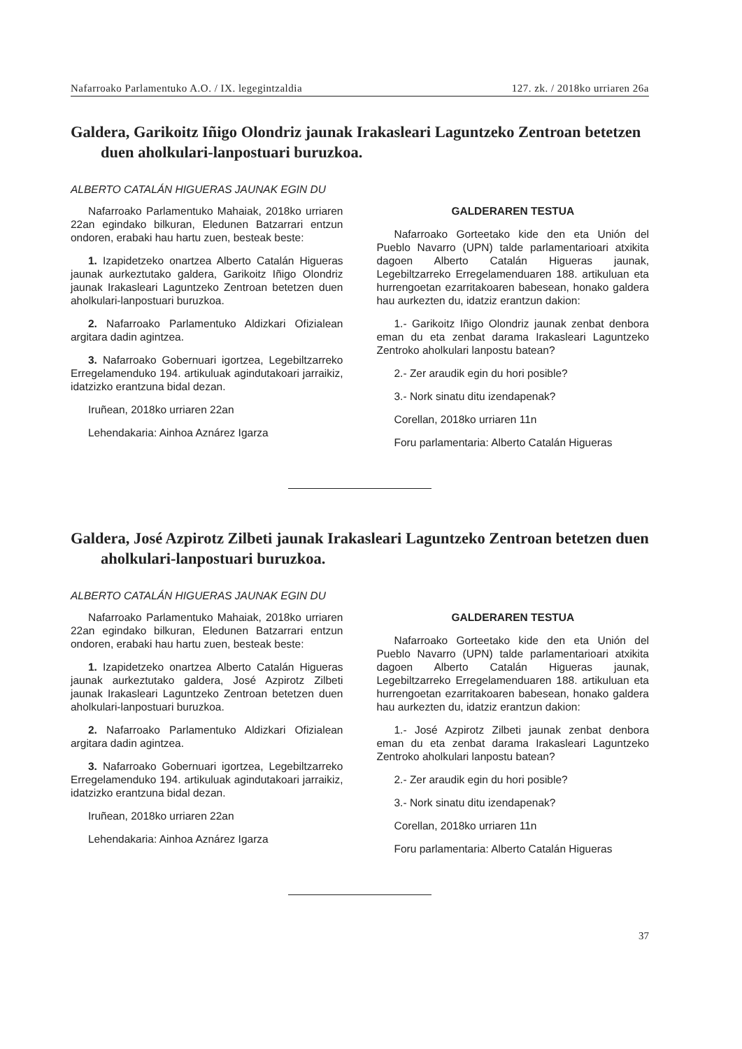Nafarroako Parlamentuko A.O. / IX. legegintzaldia 127. zk. / 2018ko urriaren 26a
Galdera, Garikoitz Iñigo Olondriz jaunak Irakasleari Laguntzeko Zentroan betetzen duen aholkulari-lanpostuari buruzkoa.
ALBERTO CATALÁN HIGUERAS JAUNAK EGIN DU
Nafarroako Parlamentuko Mahaiak, 2018ko urriaren 22an egindako bilkuran, Eledunen Batzarrari entzun ondoren, erabaki hau hartu zuen, besteak beste:
1. Izapidetzeko onartzea Alberto Catalán Higueras jaunak aurkeztutako galdera, Garikoitz Iñigo Olondriz jaunak Irakasleari Laguntzeko Zentroan betetzen duen aholkulari-lanpostuari buruzkoa.
2. Nafarroako Parlamentuko Aldizkari Ofizialean argitara dadin agintzea.
3. Nafarroako Gobernuari igortzea, Legebiltzarreko Erregelamenduko 194. artikuluak agindutakoari jarraikiz, idatzizko erantzuna bidal dezan.
Iruñean, 2018ko urriaren 22an
Lehendakaria: Ainhoa Aznárez Igarza
GALDERAREN TESTUA
Nafarroako Gorteetako kide den eta Unión del Pueblo Navarro (UPN) talde parlamentarioari atxikita dagoen Alberto Catalán Higueras jaunak, Legebiltzarreko Erregelamenduaren 188. artikuluan eta hurrengoetan ezarritakoaren babesean, honako galdera hau aurkezten du, idatziz erantzun dakion:
1.- Garikoitz Iñigo Olondriz jaunak zenbat denbora eman du eta zenbat darama Irakasleari Laguntzeko Zentroko aholkulari lanpostu batean?
2.- Zer araudik egin du hori posible?
3.- Nork sinatu ditu izendapenak?
Corellan, 2018ko urriaren 11n
Foru parlamentaria: Alberto Catalán Higueras
Galdera, José Azpirotz Zilbeti jaunak Irakasleari Laguntzeko Zentroan betetzen duen aholkulari-lanpostuari buruzkoa.
ALBERTO CATALÁN HIGUERAS JAUNAK EGIN DU
Nafarroako Parlamentuko Mahaiak, 2018ko urriaren 22an egindako bilkuran, Eledunen Batzarrari entzun ondoren, erabaki hau hartu zuen, besteak beste:
1. Izapidetzeko onartzea Alberto Catalán Higueras jaunak aurkeztutako galdera, José Azpirotz Zilbeti jaunak Irakasleari Laguntzeko Zentroan betetzen duen aholkulari-lanpostuari buruzkoa.
2. Nafarroako Parlamentuko Aldizkari Ofizialean argitara dadin agintzea.
3. Nafarroako Gobernuari igortzea, Legebiltzarreko Erregelamenduko 194. artikuluak agindutakoari jarraikiz, idatzizko erantzuna bidal dezan.
Iruñean, 2018ko urriaren 22an
Lehendakaria: Ainhoa Aznárez Igarza
GALDERAREN TESTUA
Nafarroako Gorteetako kide den eta Unión del Pueblo Navarro (UPN) talde parlamentarioari atxikita dagoen Alberto Catalán Higueras jaunak, Legebiltzarreko Erregelamenduaren 188. artikuluan eta hurrengoetan ezarritakoaren babesean, honako galdera hau aurkezten du, idatziz erantzun dakion:
1.- José Azpirotz Zilbeti jaunak zenbat denbora eman du eta zenbat darama Irakasleari Laguntzeko Zentroko aholkulari lanpostu batean?
2.- Zer araudik egin du hori posible?
3.- Nork sinatu ditu izendapenak?
Corellan, 2018ko urriaren 11n
Foru parlamentaria: Alberto Catalán Higueras
37